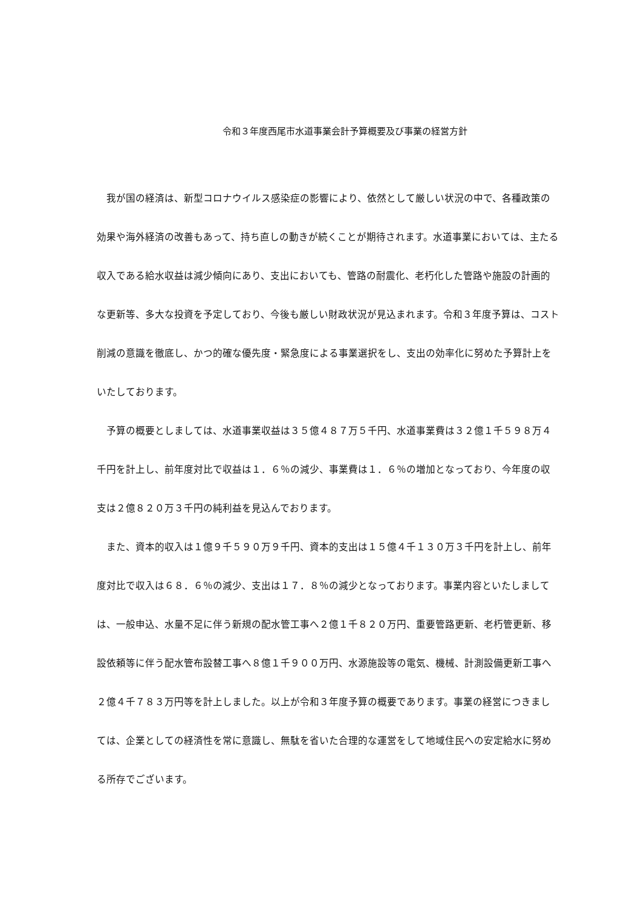令和３年度西尾市水道事業会計予算概要及び事業の経営方針
　我が国の経済は、新型コロナウイルス感染症の影響により、依然として厳しい状況の中で、各種政策の効果や海外経済の改善もあって、持ち直しの動きが続くことが期待されます。水道事業においては、主たる収入である給水収益は減少傾向にあり、支出においても、管路の耐震化、老朽化した管路や施設の計画的な更新等、多大な投資を予定しており、今後も厳しい財政状況が見込まれます。令和３年度予算は、コスト削減の意識を徹底し、かつ的確な優先度・緊急度による事業選択をし、支出の効率化に努めた予算計上をいたしております。
　予算の概要としましては、水道事業収益は３５億４８７万５千円、水道事業費は３２億１千５９８万４千円を計上し、前年度対比で収益は１．６％の減少、事業費は１．６％の増加となっており、今年度の収支は２億８２０万３千円の純利益を見込んでおります。
　また、資本的収入は１億９千５９０万９千円、資本的支出は１５億４千１３０万３千円を計上し、前年度対比で収入は６８．６％の減少、支出は１７．８％の減少となっております。事業内容といたしましては、一般申込、水量不足に伴う新規の配水管工事へ２億１千８２０万円、重要管路更新、老朽管更新、移設依頼等に伴う配水管布設替工事へ８億１千９００万円、水源施設等の電気、機械、計測設備更新工事へ２億４千７８３万円等を計上しました。以上が令和３年度予算の概要であります。事業の経営につきましては、企業としての経済性を常に意識し、無駄を省いた合理的な運営をして地域住民への安定給水に努める所存でございます。